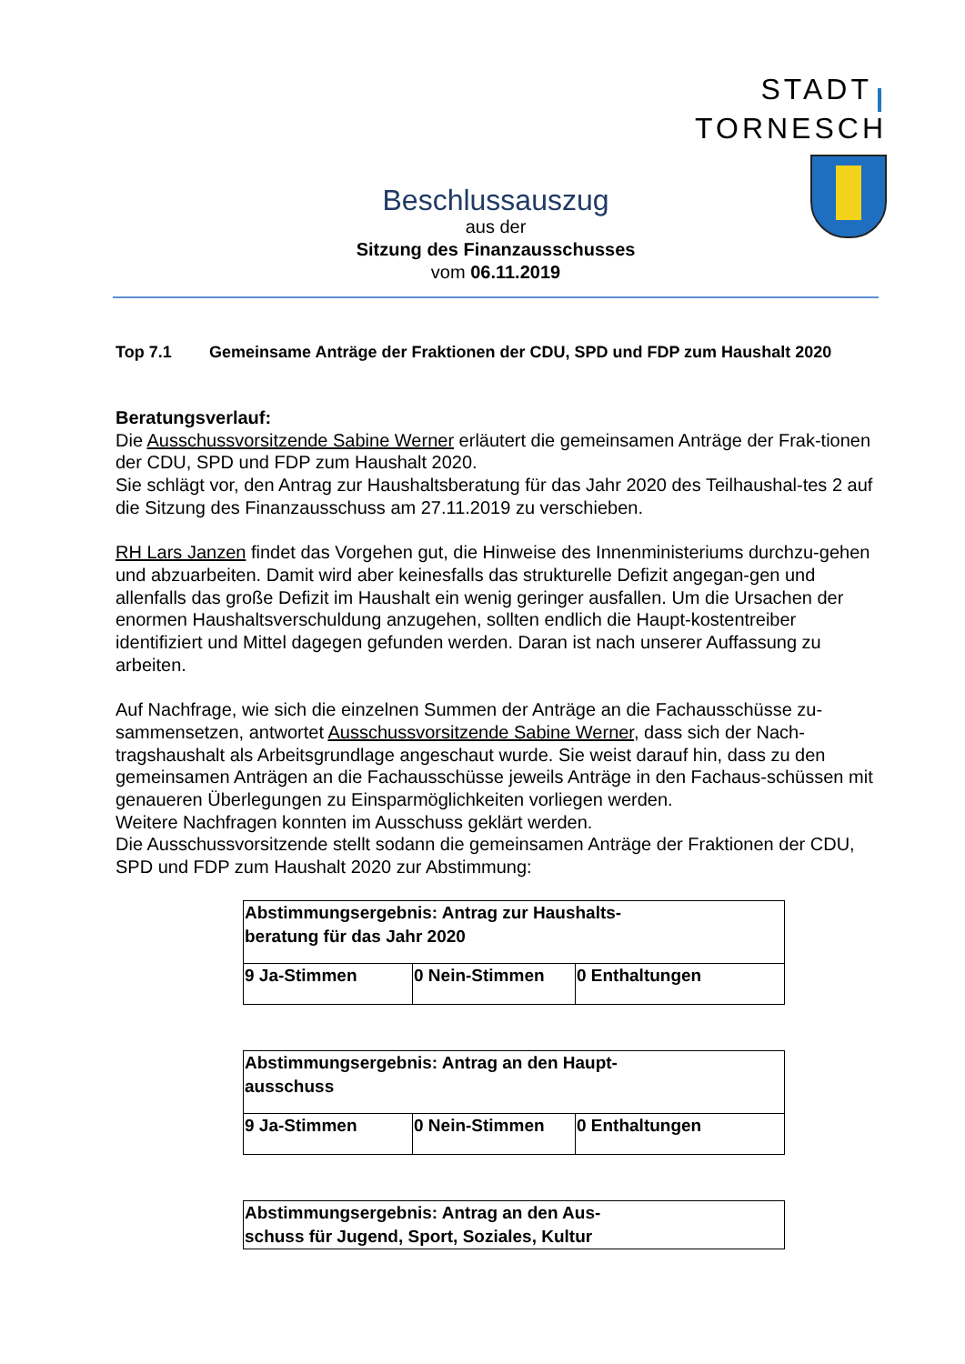STADT TORNESCH
Beschlussauszug
aus der
Sitzung des Finanzausschusses
vom 06.11.2019
Top 7.1 Gemeinsame Anträge der Fraktionen der CDU, SPD und FDP zum Haushalt 2020
Beratungsverlauf:
Die Ausschussvorsitzende Sabine Werner erläutert die gemeinsamen Anträge der Frak-tionen der CDU, SPD und FDP zum Haushalt 2020.
Sie schlägt vor, den Antrag zur Haushaltsberatung für das Jahr 2020 des Teilhaushal-tes 2 auf die Sitzung des Finanzausschuss am 27.11.2019 zu verschieben.
RH Lars Janzen findet das Vorgehen gut, die Hinweise des Innenministeriums durchzu-gehen und abzuarbeiten. Damit wird aber keinesfalls das strukturelle Defizit angegan-gen und allenfalls das große Defizit im Haushalt ein wenig geringer ausfallen. Um die Ursachen der enormen Haushaltsverschuldung anzugehen, sollten endlich die Haupt-kostentreiber identifiziert und Mittel dagegen gefunden werden. Daran ist nach unserer Auffassung zu arbeiten.
Auf Nachfrage, wie sich die einzelnen Summen der Anträge an die Fachausschüsse zu-sammensetzen, antwortet Ausschussvorsitzende Sabine Werner, dass sich der Nach-tragshaushalt als Arbeitsgrundlage angeschaut wurde. Sie weist darauf hin, dass zu den gemeinsamen Anträgen an die Fachausschüsse jeweils Anträge in den Fachaus-schüssen mit genaueren Überlegungen zu Einsparmöglichkeiten vorliegen werden.
Weitere Nachfragen konnten im Ausschuss geklärt werden.
Die Ausschussvorsitzende stellt sodann die gemeinsamen Anträge der Fraktionen der CDU, SPD und FDP zum Haushalt 2020 zur Abstimmung:
| Abstimmungsergebnis: Antrag zur Haushalts- beratung für das Jahr 2020 | | |
| 9 Ja-Stimmen | 0 Nein-Stimmen | 0 Enthaltungen |
| Abstimmungsergebnis: Antrag an den Haupt- ausschuss | | |
| 9 Ja-Stimmen | 0 Nein-Stimmen | 0 Enthaltungen |
| Abstimmungsergebnis: Antrag an den Aus- schuss für Jugend, Sport, Soziales, Kultur |